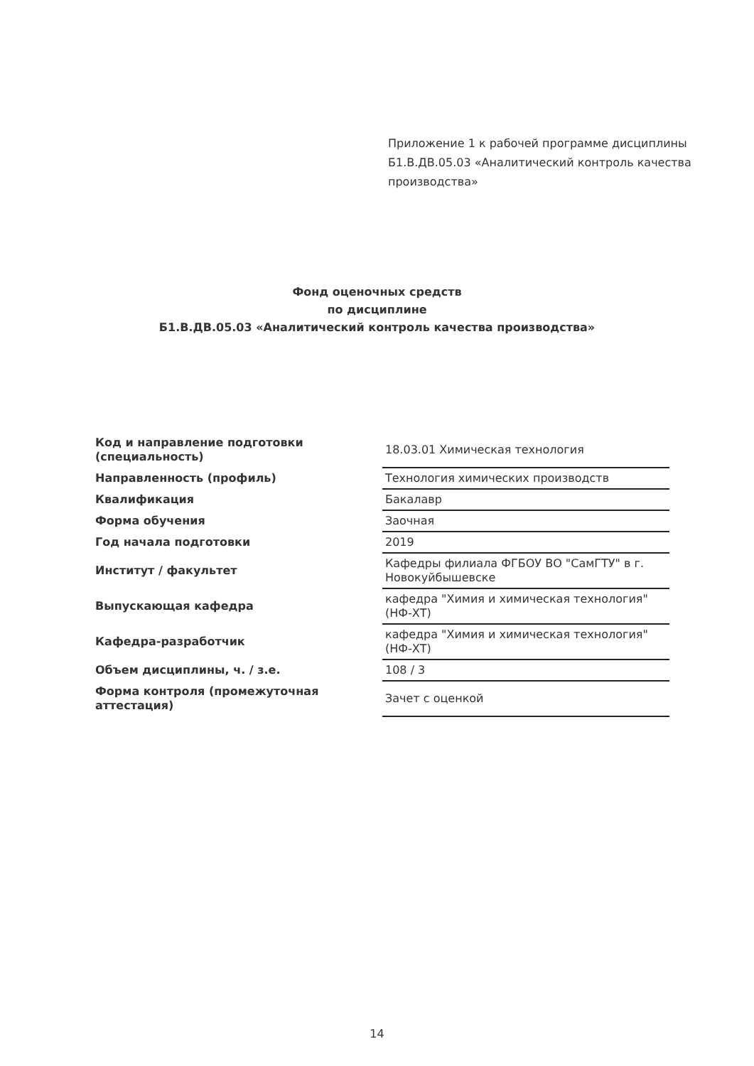Приложение 1 к рабочей программе дисциплины
Б1.В.ДВ.05.03 «Аналитический контроль качества
производства»
Фонд оценочных средств
по дисциплине
Б1.В.ДВ.05.03 «Аналитический контроль качества производства»
| Код и направление подготовки (специальность) | 18.03.01 Химическая технология |
| Направленность (профиль) | Технология химических производств |
| Квалификация | Бакалавр |
| Форма обучения | Заочная |
| Год начала подготовки | 2019 |
| Институт / факультет | Кафедры филиала ФГБОУ ВО "СамГТУ" в г. Новокуйбышевске |
| Выпускающая кафедра | кафедра "Химия и химическая технология" (НФ-ХТ) |
| Кафедра-разработчик | кафедра "Химия и химическая технология" (НФ-ХТ) |
| Объем дисциплины, ч. / з.е. | 108 / 3 |
| Форма контроля (промежуточная аттестация) | Зачет с оценкой |
14